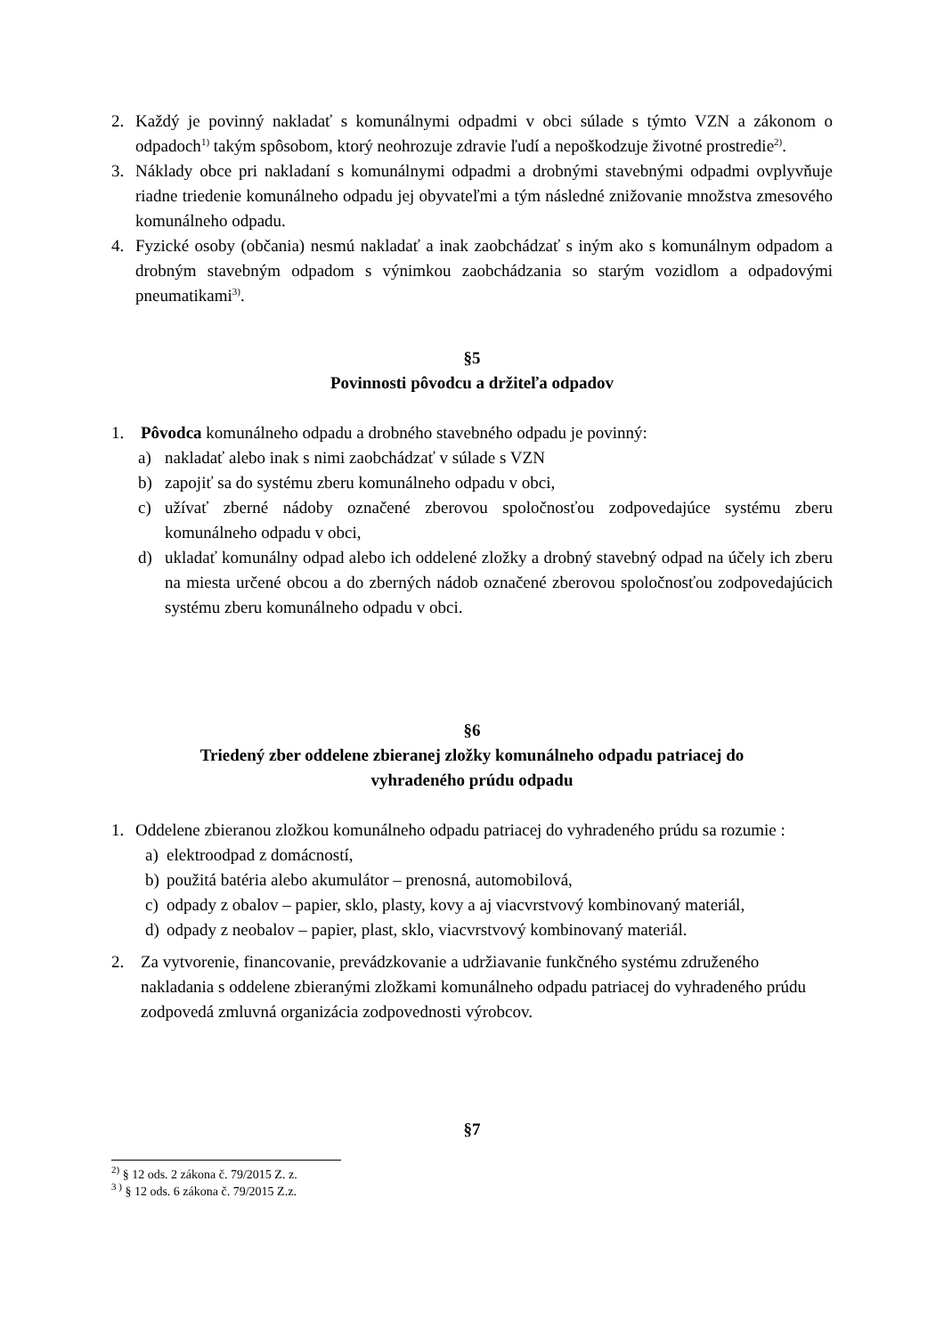2. Každý je povinný nakladať s komunálnymi odpadmi v obci súlade s týmto VZN a zákonom o odpadoch<sup>1)</sup> takým spôsobom, ktorý neohrozuje zdravie ľudí a nepoškodzuje životné prostredie<sup>2)</sup>.
3. Náklady obce pri nakladaní s komunálnymi odpadmi a drobnými stavebnými odpadmi ovplyvňuje riadne triedenie komunálneho odpadu jej obyvateľmi a tým následné znižovanie množstva zmesového komunálneho odpadu.
4. Fyzické osoby (občania) nesmú nakladať a inak zaobchádzať s iným ako s komunálnym odpadom a drobným stavebným odpadom s výnimkou zaobchádzania so starým vozidlom a odpadovými pneumatikami<sup>3)</sup>.
§5
Povinnosti pôvodcu a držiteľa odpadov
1. Pôvodca komunálneho odpadu a drobného stavebného odpadu je povinný:
a) nakladať alebo inak s nimi zaobchádzať v súlade s VZN
b) zapojiť sa do systému zberu komunálneho odpadu v obci,
c) užívať zberné nádoby označené zberovou spoločnosťou zodpovedajúce systému zberu komunálneho odpadu v obci,
d) ukladať komunálny odpad alebo ich oddelené zložky a drobný stavebný odpad na účely ich zberu na miesta určené obcou a do zberných nádob označené zberovou spoločnosťou zodpovedajúcich systému zberu komunálneho odpadu v obci.
§6
Triedený zber oddelene zbieranej zložky komunálneho odpadu patriacej do
vyhradeného prúdu odpadu
1. Oddelene zbieranou zložkou komunálneho odpadu patriacej do vyhradeného prúdu sa rozumie :
a) elektroodpad z domácností,
b) použitá batéria alebo akumulátor – prenosná, automobilová,
c) odpady z obalov – papier, sklo, plasty, kovy a aj viacvrstvový kombinovaný materiál,
d) odpady z neobalov – papier, plast, sklo, viacvrstvový kombinovaný materiál.
2. Za vytvorenie, financovanie, prevádzkovanie a udržiavanie funkčného systému združeného nakladania s oddelene zbieranými zložkami komunálneho odpadu patriacej do vyhradeného prúdu zodpovedá zmluvná organizácia zodpovednosti výrobcov.
§7
<sup>2)</sup> § 12 ods. 2 zákona č. 79/2015 Z. z.
<sup>3 )</sup> § 12 ods. 6 zákona č. 79/2015 Z.z.